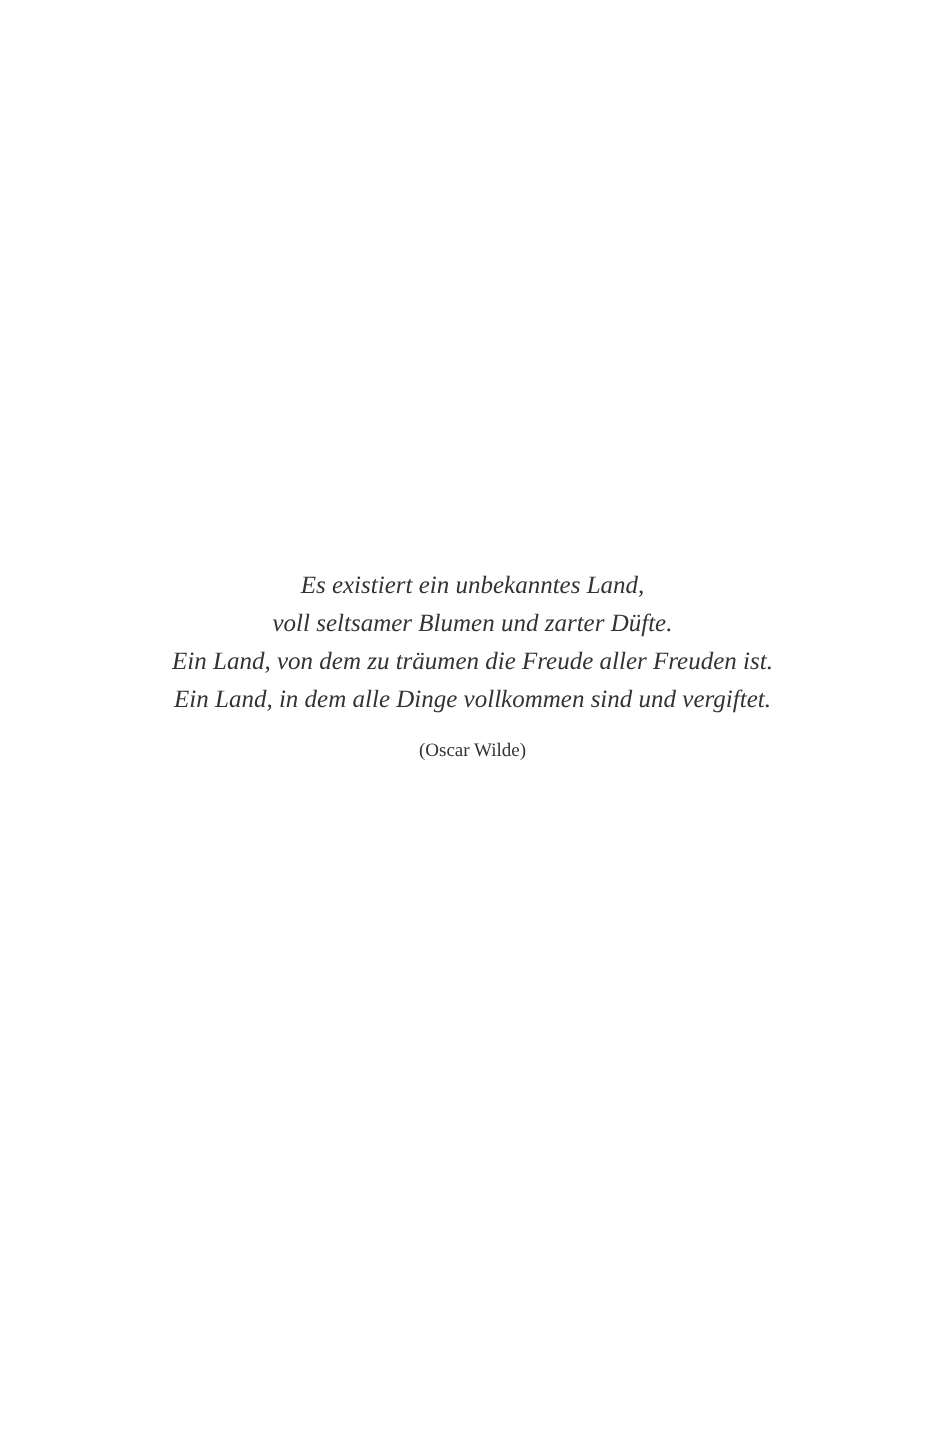Es existiert ein unbekanntes Land,
voll seltsamer Blumen und zarter Düfte.
Ein Land, von dem zu träumen die Freude aller Freuden ist.
Ein Land, in dem alle Dinge vollkommen sind und vergiftet.
(Oscar Wilde)